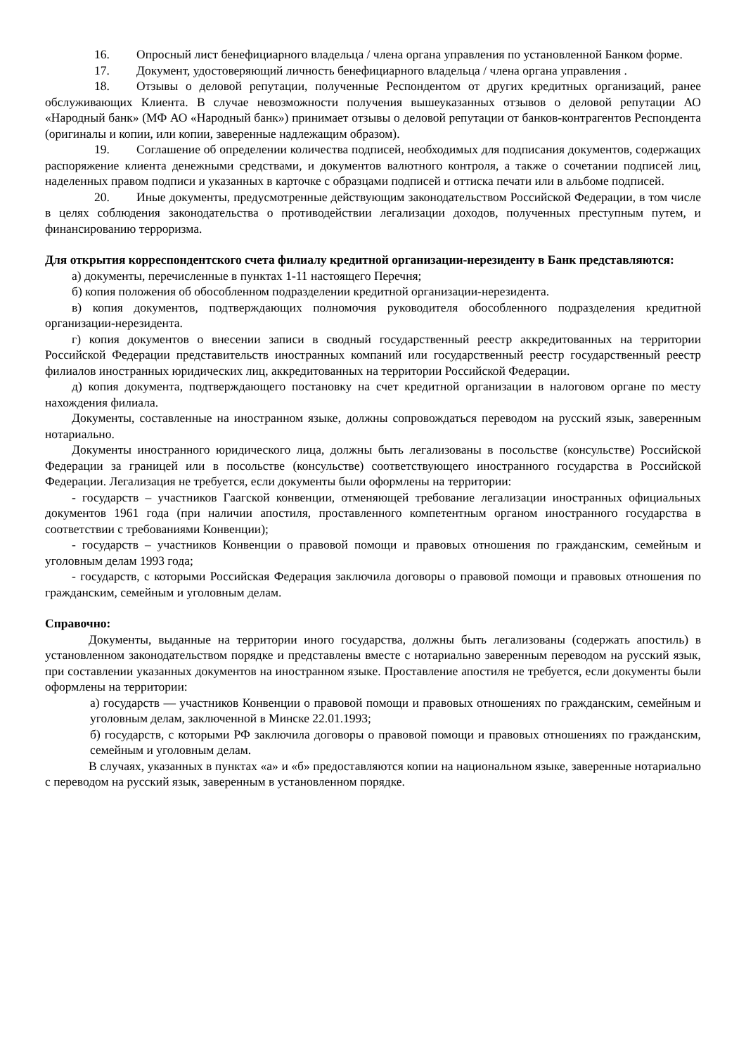16. Опросный лист бенефициарного владельца / члена органа управления по установленной Банком форме.
17. Документ, удостоверяющий личность бенефициарного владельца / члена органа управления .
18. Отзывы о деловой репутации, полученные Респондентом от других кредитных организаций, ранее обслуживающих Клиента. В случае невозможности получения вышеуказанных отзывов о деловой репутации АО «Народный банк» (МФ АО «Народный банк») принимает отзывы о деловой репутации от банков-контрагентов Респондента (оригиналы и копии, или копии, заверенные надлежащим образом).
19. Соглашение об определении количества подписей, необходимых для подписания документов, содержащих распоряжение клиента денежными средствами, и документов валютного контроля, а также о сочетании подписей лиц, наделенных правом подписи и указанных в карточке с образцами подписей и оттиска печати или в альбоме подписей.
20. Иные документы, предусмотренные действующим законодательством Российской Федерации, в том числе в целях соблюдения законодательства о противодействии легализации доходов, полученных преступным путем, и финансированию терроризма.
Для открытия корреспондентского счета филиалу кредитной организации-нерезиденту в Банк представляются:
а) документы, перечисленные в пунктах 1-11 настоящего Перечня;
б) копия положения об обособленном подразделении кредитной организации-нерезидента.
в) копия документов, подтверждающих полномочия руководителя обособленного подразделения кредитной организации-нерезидента.
г) копия документов о внесении записи в сводный государственный реестр аккредитованных на территории Российской Федерации представительств иностранных компаний или государственный реестр государственный реестр филиалов иностранных юридических лиц, аккредитованных на территории Российской Федерации.
д) копия документа, подтверждающего постановку на счет кредитной организации в налоговом органе по месту нахождения филиала.
Документы, составленные на иностранном языке, должны сопровождаться переводом на русский язык, заверенным нотариально.
Документы иностранного юридического лица, должны быть легализованы в посольстве (консульстве) Российской Федерации за границей или в посольстве (консульстве) соответствующего иностранного государства в Российской Федерации. Легализация не требуется, если документы были оформлены на территории:
- государств – участников Гаагской конвенции, отменяющей требование легализации иностранных официальных документов 1961 года (при наличии апостиля, проставленного компетентным органом иностранного государства в соответствии с требованиями Конвенции);
- государств – участников Конвенции о правовой помощи и правовых отношения по гражданским, семейным и уголовным делам 1993 года;
- государств, с которыми Российская Федерация заключила договоры о правовой помощи и правовых отношения по гражданским, семейным и уголовным делам.
Справочно:
Документы, выданные на территории иного государства, должны быть легализованы (содержать апостиль) в установленном законодательством порядке и представлены вместе с нотариально заверенным переводом на русский язык, при составлении указанных документов на иностранном языке. Проставление апостиля не требуется, если документы были оформлены на территории:
а) государств — участников Конвенции о правовой помощи и правовых отношениях по гражданским, семейным и уголовным делам, заключенной в Минске 22.01.1993;
б) государств, с которыми РФ заключила договоры о правовой помощи и правовых отношениях по гражданским, семейным и уголовным делам.
В случаях, указанных в пунктах «а» и «б» предоставляются копии на национальном языке, заверенные нотариально с переводом на русский язык, заверенным в установленном порядке.